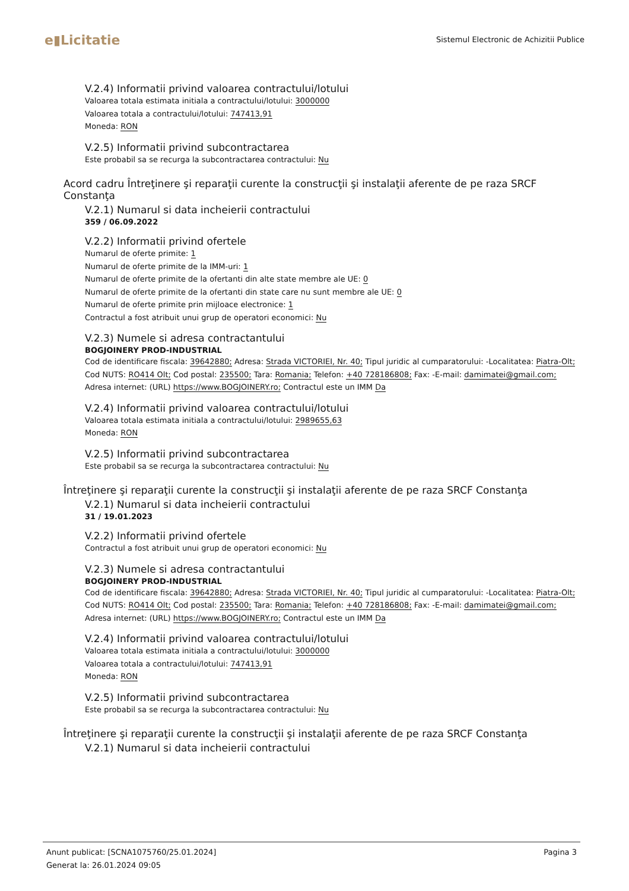e▮Licitatie
Sistemul Electronic de Achizitii Publice
V.2.4) Informatii privind valoarea contractului/lotului
Valoarea totala estimata initiala a contractului/lotului: 3000000
Valoarea totala a contractului/lotului: 747413,91
Moneda: RON
V.2.5) Informatii privind subcontractarea
Este probabil sa se recurga la subcontractarea contractului: Nu
Acord cadru Întreţinere şi reparaţii curente la construcţii şi instalaţii aferente de pe raza SRCF Constanţa
V.2.1) Numarul si data incheierii contractului
359 / 06.09.2022
V.2.2) Informatii privind ofertele
Numarul de oferte primite: 1
Numarul de oferte primite de la IMM-uri: 1
Numarul de oferte primite de la ofertanti din alte state membre ale UE: 0
Numarul de oferte primite de la ofertanti din state care nu sunt membre ale UE: 0
Numarul de oferte primite prin mijloace electronice: 1
Contractul a fost atribuit unui grup de operatori economici: Nu
V.2.3) Numele si adresa contractantului
BOGJOINERY PROD-INDUSTRIAL
Cod de identificare fiscala: 39642880; Adresa: Strada VICTORIEI, Nr. 40; Tipul juridic al cumparatorului: -Localitatea: Piatra-Olt; Cod NUTS: RO414 Olt; Cod postal: 235500; Tara: Romania; Telefon: +40 728186808; Fax: -E-mail: damimatei@gmail.com; Adresa internet: (URL) https://www.BOGJOINERY.ro; Contractul este un IMM Da
V.2.4) Informatii privind valoarea contractului/lotului
Valoarea totala estimata initiala a contractului/lotului: 2989655,63
Moneda: RON
V.2.5) Informatii privind subcontractarea
Este probabil sa se recurga la subcontractarea contractului: Nu
Întreţinere şi reparaţii curente la construcţii şi instalaţii aferente de pe raza SRCF Constanţa
V.2.1) Numarul si data incheierii contractului
31 / 19.01.2023
V.2.2) Informatii privind ofertele
Contractul a fost atribuit unui grup de operatori economici: Nu
V.2.3) Numele si adresa contractantului
BOGJOINERY PROD-INDUSTRIAL
Cod de identificare fiscala: 39642880; Adresa: Strada VICTORIEI, Nr. 40; Tipul juridic al cumparatorului: -Localitatea: Piatra-Olt; Cod NUTS: RO414 Olt; Cod postal: 235500; Tara: Romania; Telefon: +40 728186808; Fax: -E-mail: damimatei@gmail.com; Adresa internet: (URL) https://www.BOGJOINERY.ro; Contractul este un IMM Da
V.2.4) Informatii privind valoarea contractului/lotului
Valoarea totala estimata initiala a contractului/lotului: 3000000
Valoarea totala a contractului/lotului: 747413,91
Moneda: RON
V.2.5) Informatii privind subcontractarea
Este probabil sa se recurga la subcontractarea contractului: Nu
Întreţinere şi reparaţii curente la construcţii şi instalaţii aferente de pe raza SRCF Constanţa
V.2.1) Numarul si data incheierii contractului
Pagina 3 Anunt publicat: [SCNA1075760/25.01.2024]
Generat la: 26.01.2024 09:05